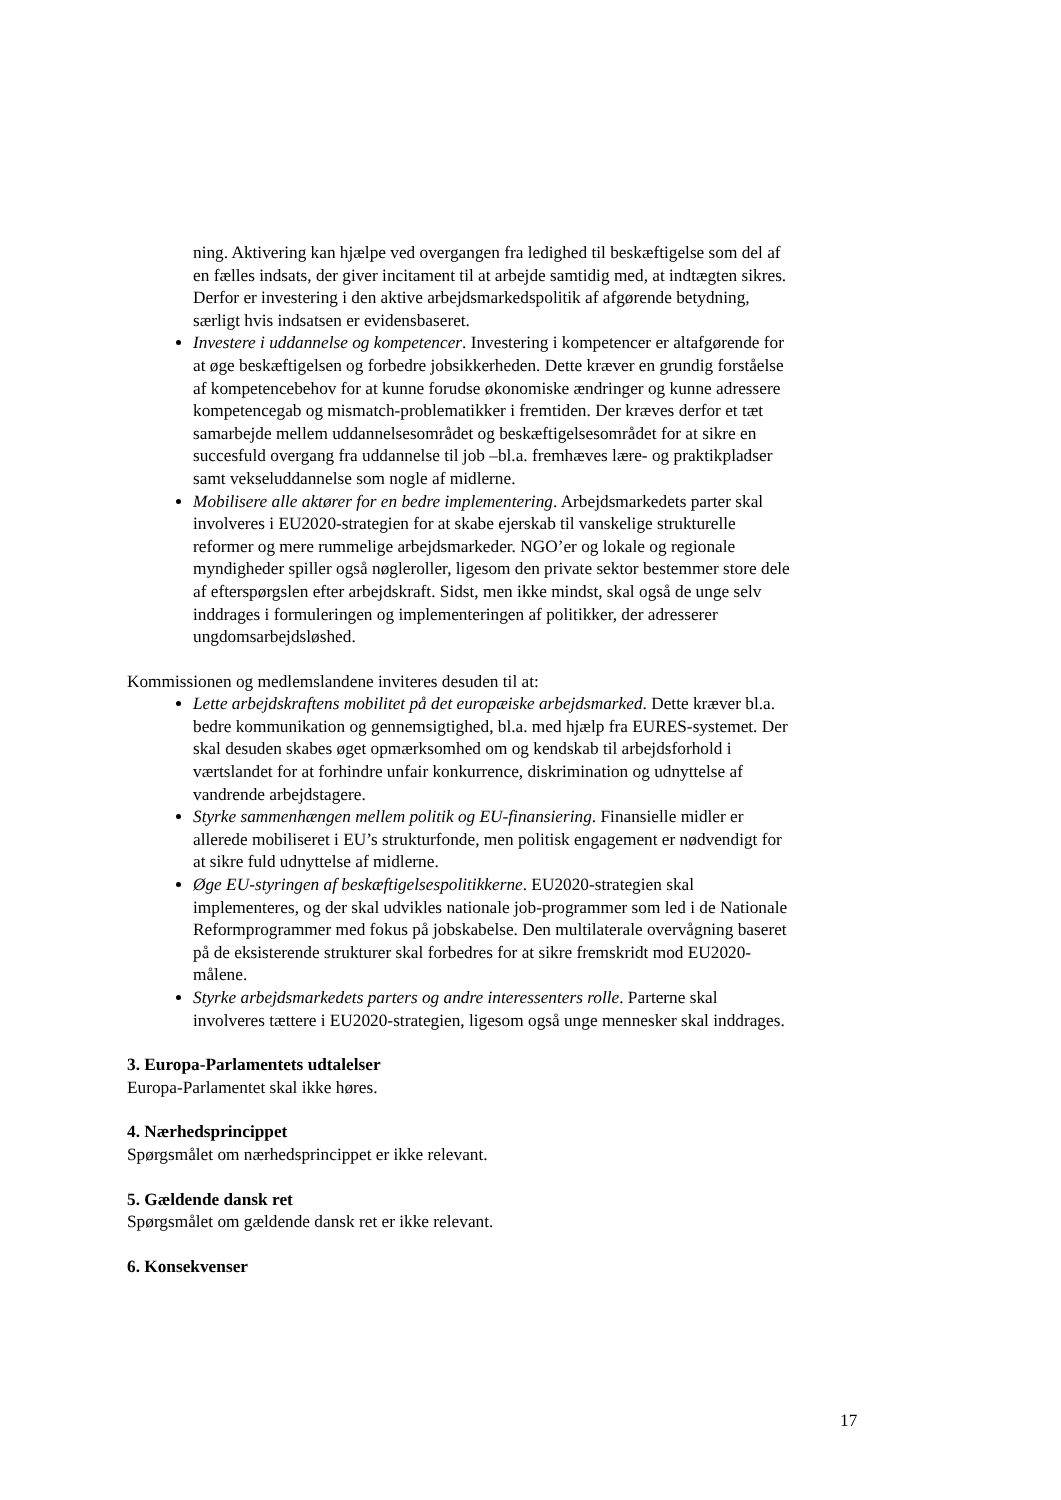ning. Aktivering kan hjælpe ved overgangen fra ledighed til beskæftigelse som del af en fælles indsats, der giver incitament til at arbejde samtidig med, at indtægten sikres. Derfor er investering i den aktive arbejdsmarkedspolitik af afgørende betydning, særligt hvis indsatsen er evidensbaseret.
Investere i uddannelse og kompetencer. Investering i kompetencer er altafgørende for at øge beskæftigelsen og forbedre jobsikkerheden. Dette kræver en grundig forståelse af kompetencebehov for at kunne forudse økonomiske ændringer og kunne adressere kompetencegab og mismatch-problematikker i fremtiden. Der kræves derfor et tæt samarbejde mellem uddannelsesområdet og beskæftigelsesområdet for at sikre en succesfuld overgang fra uddannelse til job –bl.a. fremhæves lære- og praktikpladser samt vekseluddannelse som nogle af midlerne.
Mobilisere alle aktører for en bedre implementering. Arbejdsmarkedets parter skal involveres i EU2020-strategien for at skabe ejerskab til vanskelige strukturelle reformer og mere rummelige arbejdsmarkeder. NGO’er og lokale og regionale myndigheder spiller også nøgleroller, ligesom den private sektor bestemmer store dele af efterspørgslen efter arbejdskraft. Sidst, men ikke mindst, skal også de unge selv inddrages i formuleringen og implementeringen af politikker, der adresserer ungdomsarbejdsløshed.
Kommissionen og medlemslandene inviteres desuden til at:
Lette arbejdskraftens mobilitet på det europæiske arbejdsmarked. Dette kræver bl.a. bedre kommunikation og gennemsigtighed, bl.a. med hjælp fra EURES-systemet. Der skal desuden skabes øget opmærksomhed om og kendskab til arbejdsforhold i værtslandet for at forhindre unfair konkurrence, diskrimination og udnyttelse af vandrende arbejdstagere.
Styrke sammenhængen mellem politik og EU-finansiering. Finansielle midler er allerede mobiliseret i EU’s strukturfonde, men politisk engagement er nødvendigt for at sikre fuld udnyttelse af midlerne.
Øge EU-styringen af beskæftigelsespolitikkerne. EU2020-strategien skal implementeres, og der skal udvikles nationale job-programmer som led i de Nationale Reformprogrammer med fokus på jobskabelse. Den multilaterale overvågning baseret på de eksisterende strukturer skal forbedres for at sikre fremskridt mod EU2020-målene.
Styrke arbejdsmarkedets parters og andre interessenters rolle. Parterne skal involveres tættere i EU2020-strategien, ligesom også unge mennesker skal inddrages.
3. Europa-Parlamentets udtalelser
Europa-Parlamentet skal ikke høres.
4. Nærhedsprincippet
Spørgsmålet om nærhedsprincippet er ikke relevant.
5. Gældende dansk ret
Spørgsmålet om gældende dansk ret er ikke relevant.
6. Konsekvenser
17